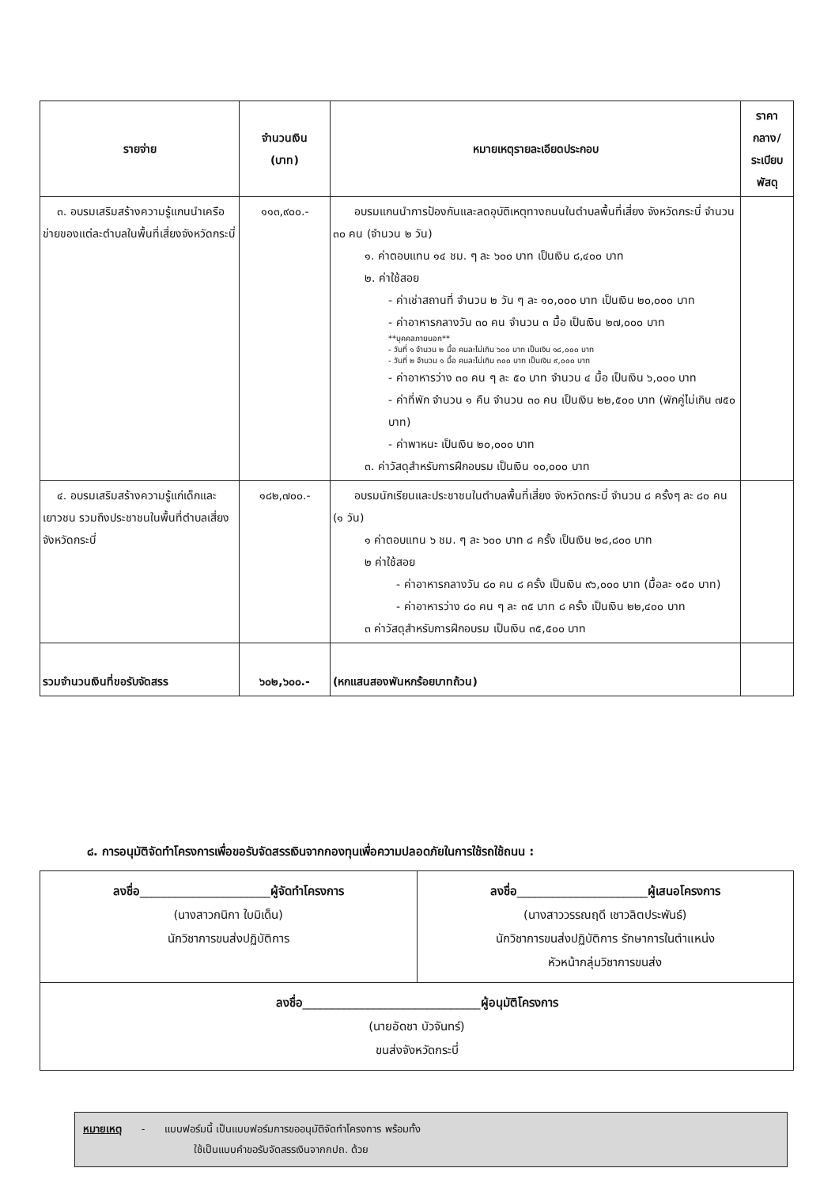| รายจ่าย | จำนวนเงิน (บาท) | หมายเหตุรายละเอียดประกอบ | ราคากลาง/ ระเบียบพัสดุ |
| --- | --- | --- | --- |
| ๓. อบรมเสริมสร้างความรู้แกนนำเครือข่ายของแต่ละตำบลในพื้นที่เสี่ยงจังหวัดกระบี่ | ๑๑๓,๙๐๐.- | อบรมแกนนำการป้องกันและลดอุบัติเหตุทางถนนในตำบลพื้นที่เสี่ยง จังหวัดกระบี่ จำนวน ๓๐ คน (จำนวน ๒ วัน) ๑. ค่าตอบแทน ๑๔ ชม. ๆ ละ ๖๐๐ บาท เป็นเงิน ๘,๔๐๐ บาท ๒. ค่าใช้สอย - ค่าเช่าสถานที่ จำนวน ๒ วัน ๆ ละ ๑๐,๐๐๐ บาท เป็นเงิน ๒๐,๐๐๐ บาท - ค่าอาหารกลางวัน ๓๐ คน จำนวน ๓ มื้อ เป็นเงิน ๒๗,๐๐๐ บาท **บุคคลภายนอก** - วันที่ ๑ จำนวน ๒ มื้อ คนละไม่เกิน ๖๐๐ บาท เป็นเงิน ๑๘,๐๐๐ บาท - วันที่ ๒ จำนวน ๑ มื้อ คนละไม่เกิน ๓๐๐ บาท เป็นเงิน ๙,๐๐๐ บาท - ค่าอาหารว่าง ๓๐ คน ๆ ละ ๕๐ บาท จำนวน ๔ มื้อ เป็นเงิน ๖,๐๐๐ บาท - ค่าที่พัก จำนวน ๑ คืน จำนวน ๓๐ คน เป็นเงิน ๒๒,๕๐๐ บาท (พักคู่ไม่เกิน ๗๕๐ บาท) - ค่าพาหนะ เป็นเงิน ๒๐,๐๐๐ บาท ๓. ค่าวัสดุสำหรับการฝึกอบรม เป็นเงิน ๑๐,๐๐๐ บาท | |
| ๔. อบรมเสริมสร้างความรู้แก่เด็กและเยาวชน รวมถึงประชาชนในพื้นที่ตำบลเสี่ยงจังหวัดกระบี่ | ๑๘๒,๗๐๐.- | อบรมนักเรียนและประชาชนในตำบลพื้นที่เสี่ยง จังหวัดกระบี่ จำนวน ๘ ครั้งๆ ละ ๘๐ คน (๑ วัน) ๑ ค่าตอบแทน ๖ ชม. ๆ ละ ๖๐๐ บาท ๘ ครั้ง เป็นเงิน ๒๘,๘๐๐ บาท ๒ ค่าใช้สอย - ค่าอาหารกลางวัน ๘๐ คน ๘ ครั้ง เป็นเงิน ๙๖,๐๐๐ บาท (มื้อละ ๑๕๐ บาท) - ค่าอาหารว่าง ๘๐ คน ๆ ละ ๓๕ บาท ๘ ครั้ง เป็นเงิน ๒๒,๔๐๐ บาท ๓ ค่าวัสดุสำหรับการฝึกอบรม เป็นเงิน ๓๕,๕๐๐ บาท | |
| รวมจำนวนเงินที่ขอรับจัดสรร | ๖๐๒,๖๐๐.- | (หกแสนสองพันหกร้อยบาทถ้วน) | |
๘. การอนุมัติจัดทำโครงการเพื่อขอรับจัดสรรเงินจากกองทุนเพื่อความปลอดภัยในการใช้รถใช้ถนน :
| ลงชื่อ ______________________ ผู้จัดทำโครงการ (นางสาวกนิกา ใบมิเด็น) นักวิชาการขนส่งปฏิบัติการ | ลงชื่อ ______________________ ผู้เสนอโครงการ (นางสาววรรณฤดี เชาวลิตประพันธ์) นักวิชาการขนส่งปฏิบัติการ รักษาการในตำแหน่ง หัวหน้ากลุ่มวิชาการขนส่ง |
| ลงชื่อ ______________________________ ผู้อนุมัติโครงการ (นายอัดชา บัวจันทร์) ขนส่งจังหวัดกระบี่ | |
หมายเหตุ - แบบฟอร์มนี้ เป็นแบบฟอร์มการขออนุมัติจัดทำโครงการ พร้อมทั้ง
ใช้เป็นแบบคำขอรับจัดสรรเงินจากกปถ. ด้วย